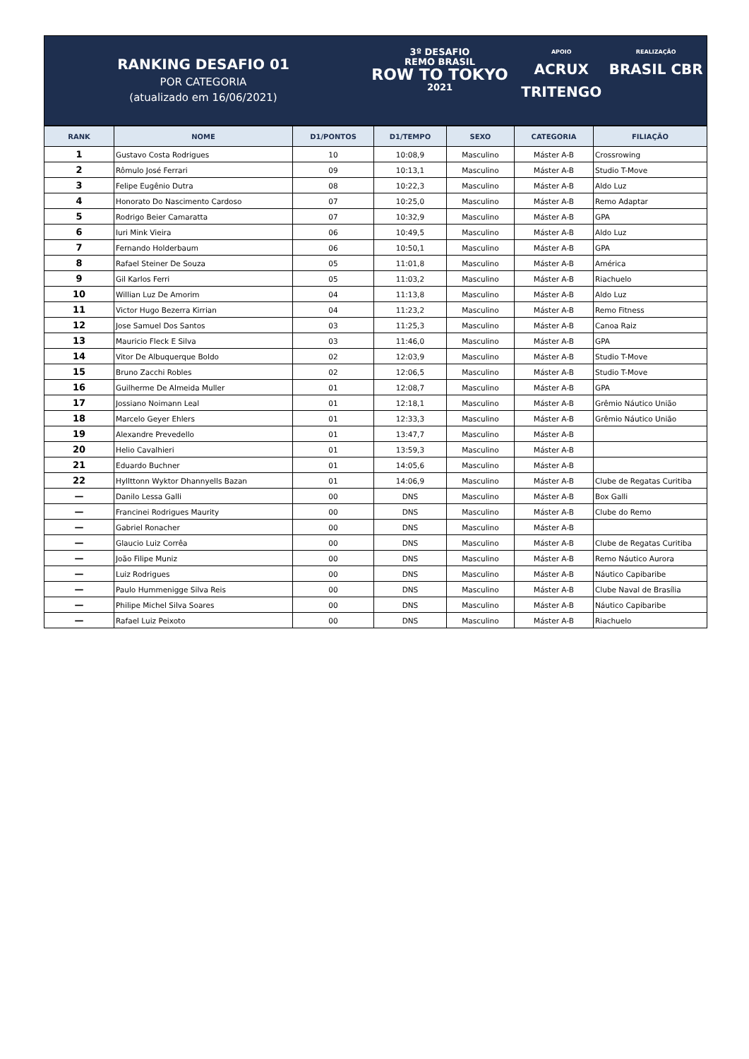RANKING DESAFIO 01
POR CATEGORIA
(atualizado em 16/06/2021)
3º DESAFIO
REMO BRASIL
ROW TO TOKYO
2021
APOIO
ACRUX
TRITENGO
REALIZAÇÃO
BRASIL CBR
| RANK | NOME | D1/PONTOS | D1/TEMPO | SEXO | CATEGORIA | FILIAÇÃO |
| --- | --- | --- | --- | --- | --- | --- |
| 1 | Gustavo Costa Rodrigues | 10 | 10:08,9 | Masculino | Máster A-B | Crossrowing |
| 2 | Rômulo José Ferrari | 09 | 10:13,1 | Masculino | Máster A-B | Studio T-Move |
| 3 | Felipe Eugênio Dutra | 08 | 10:22,3 | Masculino | Máster A-B | Aldo Luz |
| 4 | Honorato Do Nascimento Cardoso | 07 | 10:25,0 | Masculino | Máster A-B | Remo Adaptar |
| 5 | Rodrigo Beier Camaratta | 07 | 10:32,9 | Masculino | Máster A-B | GPA |
| 6 | Iuri Mink Vieira | 06 | 10:49,5 | Masculino | Máster A-B | Aldo Luz |
| 7 | Fernando Holderbaum | 06 | 10:50,1 | Masculino | Máster A-B | GPA |
| 8 | Rafael Steiner De Souza | 05 | 11:01,8 | Masculino | Máster A-B | América |
| 9 | Gil Karlos Ferri | 05 | 11:03,2 | Masculino | Máster A-B | Riachuelo |
| 10 | Willian Luz De Amorim | 04 | 11:13,8 | Masculino | Máster A-B | Aldo Luz |
| 11 | Victor Hugo Bezerra Kirrian | 04 | 11:23,2 | Masculino | Máster A-B | Remo Fitness |
| 12 | Jose Samuel Dos Santos | 03 | 11:25,3 | Masculino | Máster A-B | Canoa Raiz |
| 13 | Mauricio Fleck E Silva | 03 | 11:46,0 | Masculino | Máster A-B | GPA |
| 14 | Vitor De Albuquerque Boldo | 02 | 12:03,9 | Masculino | Máster A-B | Studio T-Move |
| 15 | Bruno Zacchi Robles | 02 | 12:06,5 | Masculino | Máster A-B | Studio T-Move |
| 16 | Guilherme De Almeida Muller | 01 | 12:08,7 | Masculino | Máster A-B | GPA |
| 17 | Jossiano Noimann Leal | 01 | 12:18,1 | Masculino | Máster A-B | Grêmio Náutico União |
| 18 | Marcelo Geyer Ehlers | 01 | 12:33,3 | Masculino | Máster A-B | Grêmio Náutico União |
| 19 | Alexandre Prevedello | 01 | 13:47,7 | Masculino | Máster A-B | |
| 20 | Helio Cavalhieri | 01 | 13:59,3 | Masculino | Máster A-B | |
| 21 | Eduardo Buchner | 01 | 14:05,6 | Masculino | Máster A-B | |
| 22 | Hyllttonn Wyktor Dhannyells Bazan | 01 | 14:06,9 | Masculino | Máster A-B | Clube de Regatas Curitiba |
| — | Danilo Lessa Galli | 00 | DNS | Masculino | Máster A-B | Box Galli |
| — | Francinei Rodrigues Maurity | 00 | DNS | Masculino | Máster A-B | Clube do Remo |
| — | Gabriel Ronacher | 00 | DNS | Masculino | Máster A-B | |
| — | Glaucio Luiz Corrêa | 00 | DNS | Masculino | Máster A-B | Clube de Regatas Curitiba |
| — | João Filipe Muniz | 00 | DNS | Masculino | Máster A-B | Remo Náutico Aurora |
| — | Luiz Rodrigues | 00 | DNS | Masculino | Máster A-B | Náutico Capibaribe |
| — | Paulo Hummenigge Silva Reis | 00 | DNS | Masculino | Máster A-B | Clube Naval de Brasília |
| — | Philipe Michel Silva Soares | 00 | DNS | Masculino | Máster A-B | Náutico Capibaribe |
| — | Rafael Luiz Peixoto | 00 | DNS | Masculino | Máster A-B | Riachuelo |